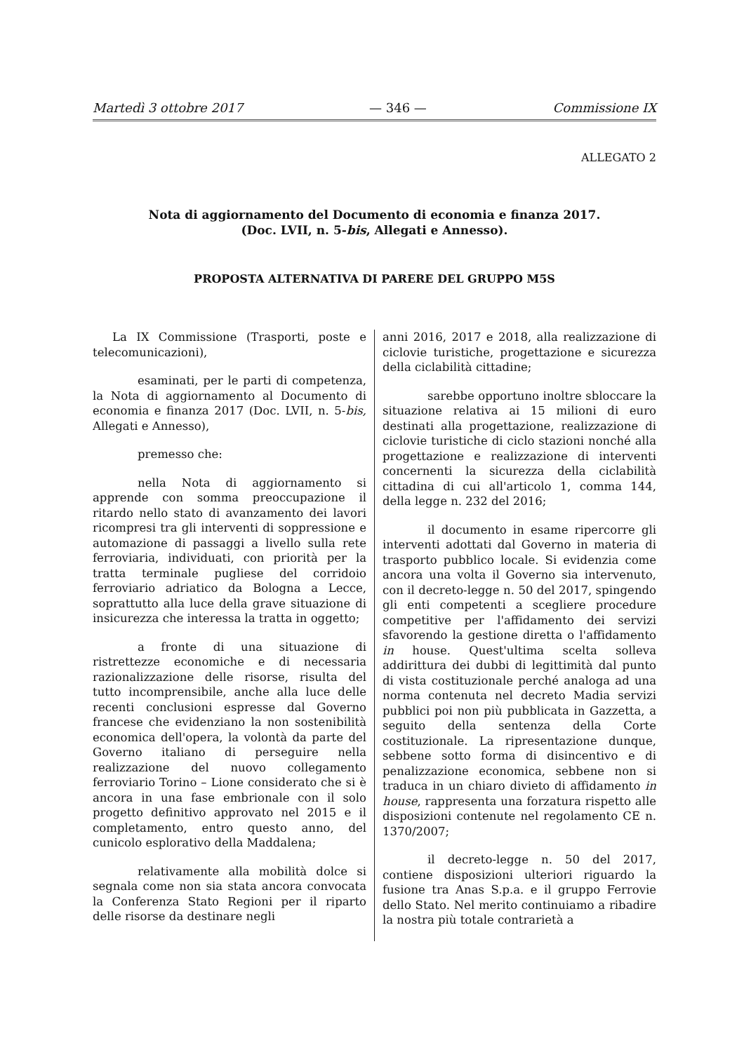Martedì 3 ottobre 2017 — 346 — Commissione IX
ALLEGATO 2
Nota di aggiornamento del Documento di economia e finanza 2017.
(Doc. LVII, n. 5-bis, Allegati e Annesso).
PROPOSTA ALTERNATIVA DI PARERE DEL GRUPPO M5S
La IX Commissione (Trasporti, poste e telecomunicazioni),
esaminati, per le parti di competenza, la Nota di aggiornamento al Documento di economia e finanza 2017 (Doc. LVII, n. 5-bis, Allegati e Annesso),
premesso che:
nella Nota di aggiornamento si apprende con somma preoccupazione il ritardo nello stato di avanzamento dei lavori ricompresi tra gli interventi di soppressione e automazione di passaggi a livello sulla rete ferroviaria, individuati, con priorità per la tratta terminale pugliese del corridoio ferroviario adriatico da Bologna a Lecce, soprattutto alla luce della grave situazione di insicurezza che interessa la tratta in oggetto;
a fronte di una situazione di ristrettezze economiche e di necessaria razionalizzazione delle risorse, risulta del tutto incomprensibile, anche alla luce delle recenti conclusioni espresse dal Governo francese che evidenziano la non sostenibilità economica dell'opera, la volontà da parte del Governo italiano di perseguire nella realizzazione del nuovo collegamento ferroviario Torino – Lione considerato che si è ancora in una fase embrionale con il solo progetto definitivo approvato nel 2015 e il completamento, entro questo anno, del cunicolo esplorativo della Maddalena;
relativamente alla mobilità dolce si segnala come non sia stata ancora convocata la Conferenza Stato Regioni per il riparto delle risorse da destinare negli
anni 2016, 2017 e 2018, alla realizzazione di ciclovie turistiche, progettazione e sicurezza della ciclabilità cittadine;
sarebbe opportuno inoltre sbloccare la situazione relativa ai 15 milioni di euro destinati alla progettazione, realizzazione di ciclovie turistiche di ciclo stazioni nonché alla progettazione e realizzazione di interventi concernenti la sicurezza della ciclabilità cittadina di cui all'articolo 1, comma 144, della legge n. 232 del 2016;
il documento in esame ripercorre gli interventi adottati dal Governo in materia di trasporto pubblico locale. Si evidenzia come ancora una volta il Governo sia intervenuto, con il decreto-legge n. 50 del 2017, spingendo gli enti competenti a scegliere procedure competitive per l'affidamento dei servizi sfavorendo la gestione diretta o l'affidamento in house. Quest'ultima scelta solleva addirittura dei dubbi di legittimità dal punto di vista costituzionale perché analoga ad una norma contenuta nel decreto Madia servizi pubblici poi non più pubblicata in Gazzetta, a seguito della sentenza della Corte costituzionale. La ripresentazione dunque, sebbene sotto forma di disincentivo e di penalizzazione economica, sebbene non si traduca in un chiaro divieto di affidamento in house, rappresenta una forzatura rispetto alle disposizioni contenute nel regolamento CE n. 1370/2007;
il decreto-legge n. 50 del 2017, contiene disposizioni ulteriori riguardo la fusione tra Anas S.p.a. e il gruppo Ferrovie dello Stato. Nel merito continuiamo a ribadire la nostra più totale contrarietà a